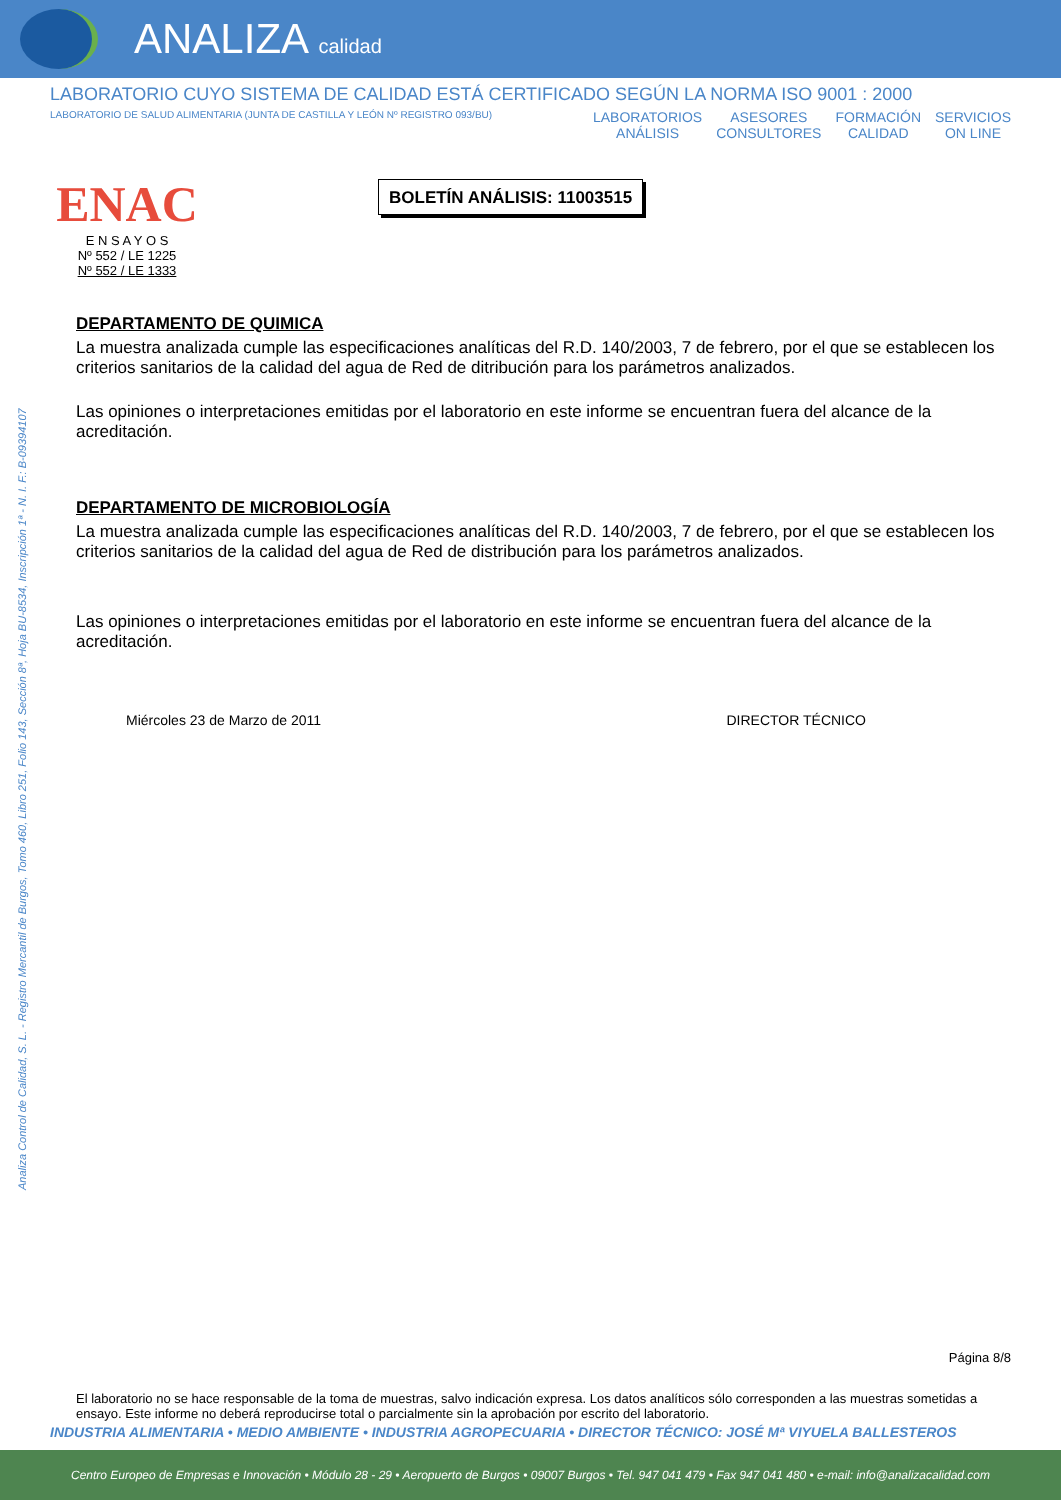ANALIZA calidad
LABORATORIO CUYO SISTEMA DE CALIDAD ESTÁ CERTIFICADO SEGÚN LA NORMA ISO 9001 : 2000
LABORATORIO DE SALUD ALIMENTARIA (JUNTA DE CASTILLA Y LEÓN Nº REGISTRO 093/BU)
LABORATORIOS
ANÁLISIS ASESORES
CONSULTORES FORMACIÓN
CALIDAD SERVICIOS
ON LINE
ENAC
E N S A Y O S
Nº 552 / LE 1225
Nº 552 / LE 1333
BOLETÍN ANÁLISIS: 11003515
Analiza Control de Calidad, S. L. - Registro Mercantil de Burgos, Tomo 460, Libro 251, Folio 143, Sección 8ª, Hoja BU-8534, Inscripción 1ª - N. I. F.: B-09394107
DEPARTAMENTO DE QUIMICA
La muestra analizada cumple las especificaciones analíticas del R.D. 140/2003, 7 de febrero, por el que se establecen los criterios sanitarios de la calidad del agua de Red de ditribución para los parámetros analizados.
Las opiniones o interpretaciones emitidas por el laboratorio en este informe se encuentran fuera del alcance de la acreditación.
DEPARTAMENTO DE MICROBIOLOGÍA
La muestra analizada cumple las especificaciones analíticas del R.D. 140/2003, 7 de febrero, por el que se establecen los criterios sanitarios de la calidad del agua de Red de distribución para los parámetros analizados.
Las opiniones o interpretaciones emitidas por el laboratorio en este informe se encuentran fuera del alcance de la acreditación.
Miércoles 23 de Marzo de 2011 DIRECTOR TÉCNICO
Página 8/8
El laboratorio no se hace responsable de la toma de muestras, salvo indicación expresa. Los datos analíticos sólo corresponden a las muestras sometidas a ensayo. Este informe no deberá reproducirse total o parcialmente sin la aprobación por escrito del laboratorio.
INDUSTRIA ALIMENTARIA • MEDIO AMBIENTE • INDUSTRIA AGROPECUARIA • DIRECTOR TÉCNICO: JOSÉ Mª VIYUELA BALLESTEROS
Centro Europeo de Empresas e Innovación • Módulo 28 - 29 • Aeropuerto de Burgos • 09007 Burgos • Tel. 947 041 479 • Fax 947 041 480 • e-mail: info@analizacalidad.com